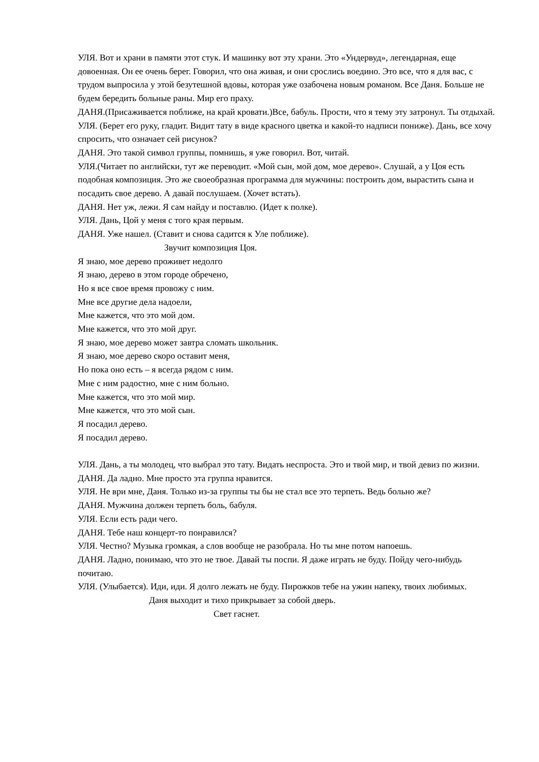УЛЯ. Вот и храни в памяти этот стук. И машинку вот эту храни. Это «Ундервуд», легендарная, еще довоенная. Он ее очень берег. Говорил, что она живая, и они срослись воедино. Это все, что я для вас, с трудом выпросила у этой безутешной вдовы, которая уже озабочена новым романом. Все Даня. Больше не будем бередить больные раны. Мир его праху.
ДАНЯ.(Присаживается поближе, на край кровати.)Все, бабуль. Прости, что я тему эту затронул. Ты отдыхай.
УЛЯ. (Берет его руку, гладит. Видит тату в виде красного цветка и какой-то надписи пониже). Дань, все хочу спросить, что означает сей рисунок?
ДАНЯ. Это такой символ группы, помнишь, я уже говорил. Вот, читай.
УЛЯ.(Читает по английски, тут же переводит. «Мой сын, мой дом, мое дерево». Слушай, а у Цоя есть подобная композиция. Это же своеобразная программа для мужчины: построить дом, вырастить сына и посадить свое дерево. А давай послушаем. (Хочет встать).
ДАНЯ. Нет уж, лежи. Я сам найду и поставлю. (Идет к полке).
УЛЯ. Дань, Цой у меня с того края первым.
ДАНЯ. Уже нашел. (Ставит и снова садится к Уле поближе).
Звучит композиция Цоя.
Я знаю, мое дерево проживет недолго
Я знаю, дерево в этом городе обречено,
Но я все свое время провожу с ним.
Мне все другие дела надоели,
Мне кажется, что это мой дом.
Мне кажется, что это мой друг.
Я знаю, мое дерево может завтра сломать школьник.
Я знаю, мое дерево скоро оставит меня,
Но пока оно есть – я всегда рядом с ним.
Мне с ним радостно, мне с ним больно.
Мне кажется, что это мой мир.
Мне кажется, что это мой сын.
Я посадил дерево.
Я посадил дерево.
УЛЯ. Дань, а ты молодец, что выбрал это тату. Видать неспроста. Это и твой мир, и твой девиз по жизни.
ДАНЯ. Да ладно. Мне просто эта группа нравится.
УЛЯ. Не ври мне, Даня. Только из-за группы ты бы не стал все это терпеть. Ведь больно же?
ДАНЯ. Мужчина должен терпеть боль, бабуля.
УЛЯ. Если есть ради чего.
ДАНЯ. Тебе наш концерт-то понравился?
УЛЯ. Честно? Музыка громкая, а слов вообще не разобрала. Но ты мне потом напоешь.
ДАНЯ. Ладно, понимаю, что это не твое. Давай ты поспи. Я даже играть не буду. Пойду чего-нибудь почитаю.
УЛЯ. (Улыбается). Иди, иди. Я долго лежать не буду. Пирожков тебе на ужин напеку, твоих любимых.
Даня выходит и тихо прикрывает за собой дверь.
Свет гаснет.